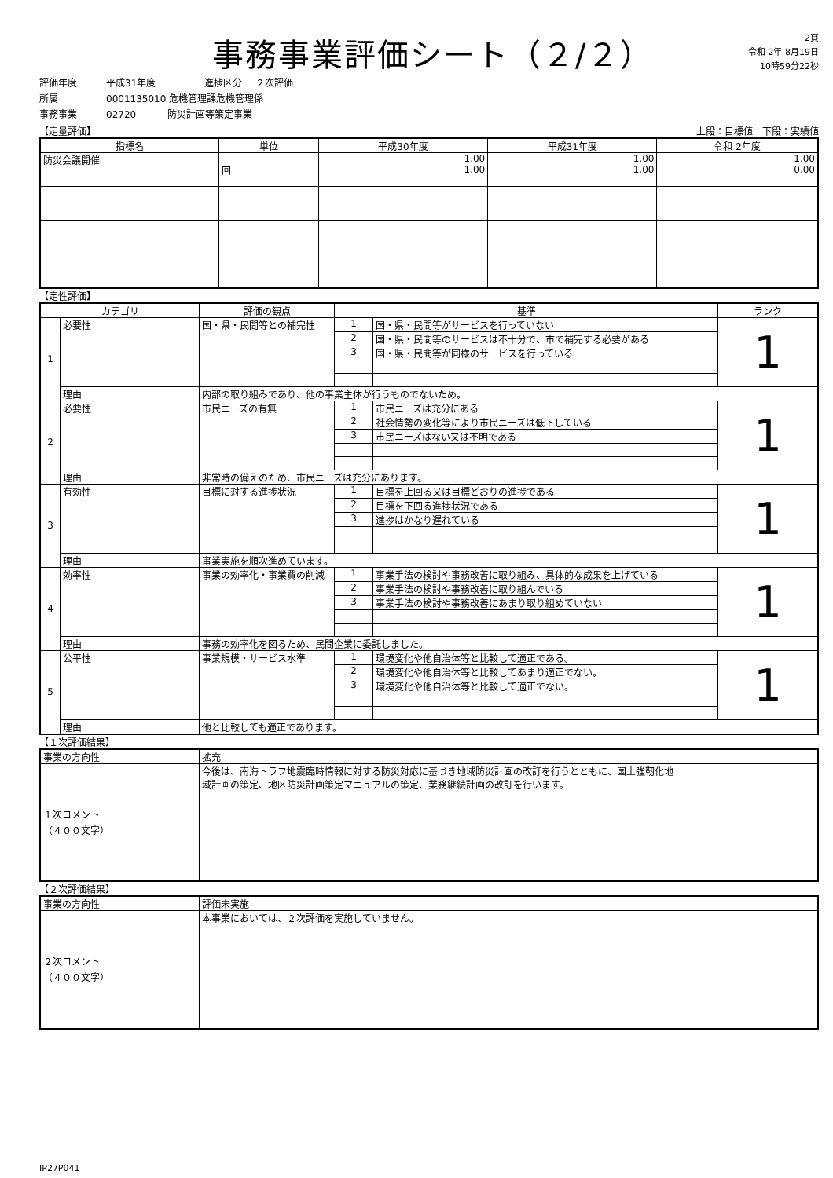事務事業評価シート（２/２）
2頁
令和 2年 8月19日
10時59分22秒
評価年度 平成31年度 進捗区分 ２次評価
所属 0001135010 危機管理課危機管理係
事務事業 02720 防災計画等策定事業
【定量評価】 上段：目標値　下段：実績値
| 指標名 | 単位 | 平成30年度 | 平成31年度 | 令和 2年度 |
| --- | --- | --- | --- | --- |
| 防災会議開催 | 回 | 1.00 1.00 | 1.00 1.00 | 1.00 0.00 |
【定性評価】
| カテゴリ | | 評価の観点 | 基準 | | ランク |
| --- | --- | --- | --- | --- | --- |
| 1 | 必要性 | 国・県・民間等との補完性 | 1 | 国・県・民間等がサービスを行っていない | 1 |
| | | | 2 | 国・県・民間等のサービスは不十分で、市で補完する必要がある | |
| | | | 3 | 国・県・民間等が同様のサービスを行っている | |
| | 理由 | 内部の取り組みであり、他の事業主体が行うものでないため。 | | | |
| 2 | 必要性 | 市民ニーズの有無 | 1 | 市民ニーズは充分にある | 1 |
| | | | 2 | 社会情勢の変化等により市民ニーズは低下している | |
| | | | 3 | 市民ニーズはない又は不明である | |
| | 理由 | 非常時の備えのため、市民ニーズは充分にあります。 | | | |
| 3 | 有効性 | 目標に対する進捗状況 | 1 | 目標を上回る又は目標どおりの進捗である | 1 |
| | | | 2 | 目標を下回る進捗状況である | |
| | | | 3 | 進捗はかなり遅れている | |
| | 理由 | 事業実施を順次進めています。 | | | |
| 4 | 効率性 | 事業の効率化・事業費の削減 | 1 | 事業手法の検討や事務改善に取り組み、具体的な成果を上げている | 1 |
| | | | 2 | 事業手法の検討や事務改善に取り組んでいる | |
| | | | 3 | 事業手法の検討や事務改善にあまり取り組めていない | |
| | 理由 | 事務の効率化を図るため、民間企業に委託しました。 | | | |
| 5 | 公平性 | 事業規模・サービス水準 | 1 | 環境変化や他自治体等と比較して適正である。 | 1 |
| | | | 2 | 環境変化や他自治体等と比較してあまり適正でない。 | |
| | | | 3 | 環境変化や他自治体等と比較して適正でない。 | |
| | 理由 | 他と比較しても適正であります。 | | | |
【１次評価結果】
| 事業の方向性 | 拡充 |
| １次コメント （４００文字） | 今後は、南海トラフ地震臨時情報に対する防災対応に基づき地域防災計画の改訂を行うとともに、国土強靭化地 域計画の策定、地区防災計画策定マニュアルの策定、業務継続計画の改訂を行います。 |
【２次評価結果】
| 事業の方向性 | 評価未実施 |
| ２次コメント （４００文字） | 本事業においては、２次評価を実施していません。 |
IP27P041